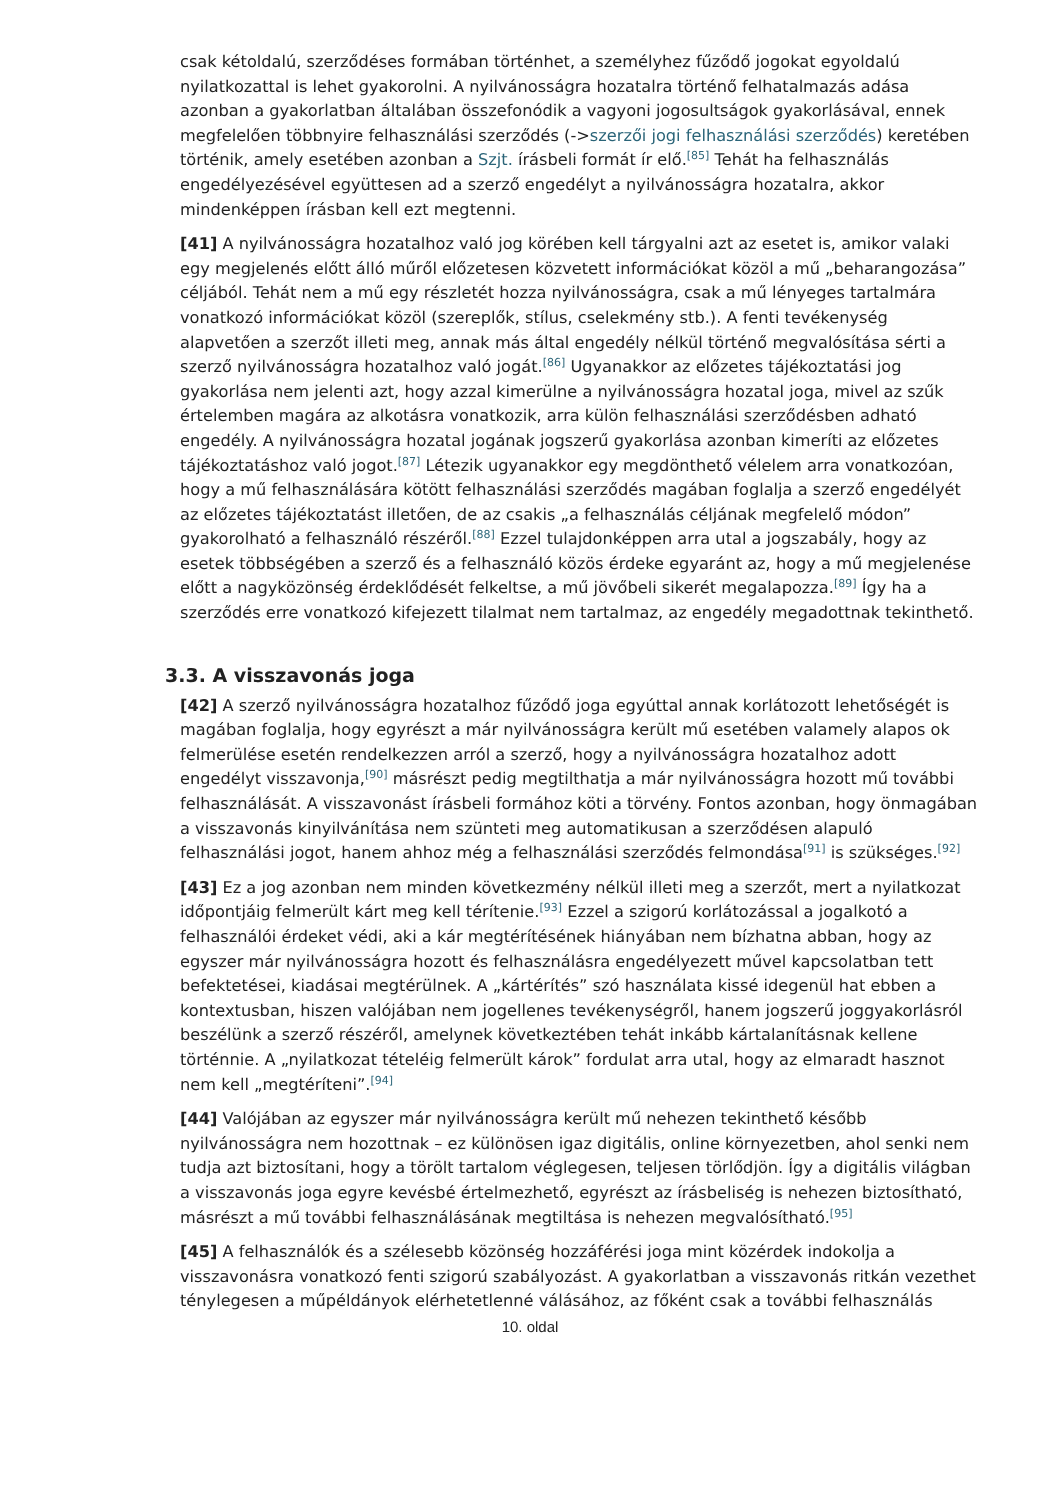csak kétoldalú, szerződéses formában történhet, a személyhez fűződő jogokat egyoldalú nyilatkozattal is lehet gyakorolni. A nyilvánosságra hozatalra történő felhatalmazás adása azonban a gyakorlatban általában összefonódik a vagyoni jogosultságok gyakorlásával, ennek megfelelően többnyire felhasználási szerződés (->szerzői jogi felhasználási szerződés) keretében történik, amely esetében azonban a Szjt. írásbeli formát ír elő.<sup>[85]</sup> Tehát ha felhasználás engedélyezésével együttesen ad a szerző engedélyt a nyilvánosságra hozatalra, akkor mindenképpen írásban kell ezt megtenni.
[41] A nyilvánosságra hozatalhoz való jog körében kell tárgyalni azt az esetet is, amikor valaki egy megjelenés előtt álló műről előzetesen közvetett információkat közöl a mű „beharangozása” céljából. Tehát nem a mű egy részletét hozza nyilvánosságra, csak a mű lényeges tartalmára vonatkozó információkat közöl (szereplők, stílus, cselekmény stb.). A fenti tevékenység alapvetően a szerzőt illeti meg, annak más által engedély nélkül történő megvalósítása sérti a szerző nyilvánosságra hozatalhoz való jogát.<sup>[86]</sup> Ugyanakkor az előzetes tájékoztatási jog gyakorlása nem jelenti azt, hogy azzal kimerülne a nyilvánosságra hozatal joga, mivel az szűk értelemben magára az alkotásra vonatkozik, arra külön felhasználási szerződésben adható engedély. A nyilvánosságra hozatal jogának jogszerű gyakorlása azonban kimeríti az előzetes tájékoztatáshoz való jogot.<sup>[87]</sup> Létezik ugyanakkor egy megdönthető vélelem arra vonatkozóan, hogy a mű felhasználására kötött felhasználási szerződés magában foglalja a szerző engedélyét az előzetes tájékoztatást illetően, de az csakis „a felhasználás céljának megfelelő módon” gyakorolható a felhasználó részéről.<sup>[88]</sup> Ezzel tulajdonképpen arra utal a jogszabály, hogy az esetek többségében a szerző és a felhasználó közös érdeke egyaránt az, hogy a mű megjelenése előtt a nagyközönség érdeklődését felkeltse, a mű jövőbeli sikerét megalapozza.<sup>[89]</sup> Így ha a szerződés erre vonatkozó kifejezett tilalmat nem tartalmaz, az engedély megadottnak tekinthető.
3.3. A visszavonás joga
[42] A szerző nyilvánosságra hozatalhoz fűződő joga egyúttal annak korlátozott lehetőségét is magában foglalja, hogy egyrészt a már nyilvánosságra került mű esetében valamely alapos ok felmerülése esetén rendelkezzen arról a szerző, hogy a nyilvánosságra hozatalhoz adott engedélyt visszavonja,<sup>[90]</sup> másrészt pedig megtilthatja a már nyilvánosságra hozott mű további felhasználását. A visszavonást írásbeli formához köti a törvény. Fontos azonban, hogy önmagában a visszavonás kinyilvánítása nem szünteti meg automatikusan a szerződésen alapuló felhasználási jogot, hanem ahhoz még a felhasználási szerződés felmondása<sup>[91]</sup> is szükséges.<sup>[92]</sup>
[43] Ez a jog azonban nem minden következmény nélkül illeti meg a szerzőt, mert a nyilatkozat időpontjáig felmerült kárt meg kell térítenie.<sup>[93]</sup> Ezzel a szigorú korlátozással a jogalkotó a felhasználói érdeket védi, aki a kár megtérítésének hiányában nem bízhatna abban, hogy az egyszer már nyilvánosságra hozott és felhasználásra engedélyezett művel kapcsolatban tett befektetései, kiadásai megtérülnek. A „kártérítés” szó használata kissé idegenül hat ebben a kontextusban, hiszen valójában nem jogellenes tevékenységről, hanem jogszerű joggyakorlásról beszélünk a szerző részéről, amelynek következtében tehát inkább kártalanításnak kellene történnie. A „nyilatkozat tételéig felmerült károk” fordulat arra utal, hogy az elmaradt hasznot nem kell „megtéríteni”.<sup>[94]</sup>
[44] Valójában az egyszer már nyilvánosságra került mű nehezen tekinthető később nyilvánosságra nem hozottnak – ez különösen igaz digitális, online környezetben, ahol senki nem tudja azt biztosítani, hogy a törölt tartalom véglegesen, teljesen törlődjön. Így a digitális világban a visszavonás joga egyre kevésbé értelmezhető, egyrészt az írásbeliség is nehezen biztosítható, másrészt a mű további felhasználásának megtiltása is nehezen megvalósítható.<sup>[95]</sup>
[45] A felhasználók és a szélesebb közönség hozzáférési joga mint közérdek indokolja a visszavonásra vonatkozó fenti szigorú szabályozást. A gyakorlatban a visszavonás ritkán vezethet ténylegesen a műpéldányok elérhetetlenné válásához, az főként csak a további felhasználás
10. oldal